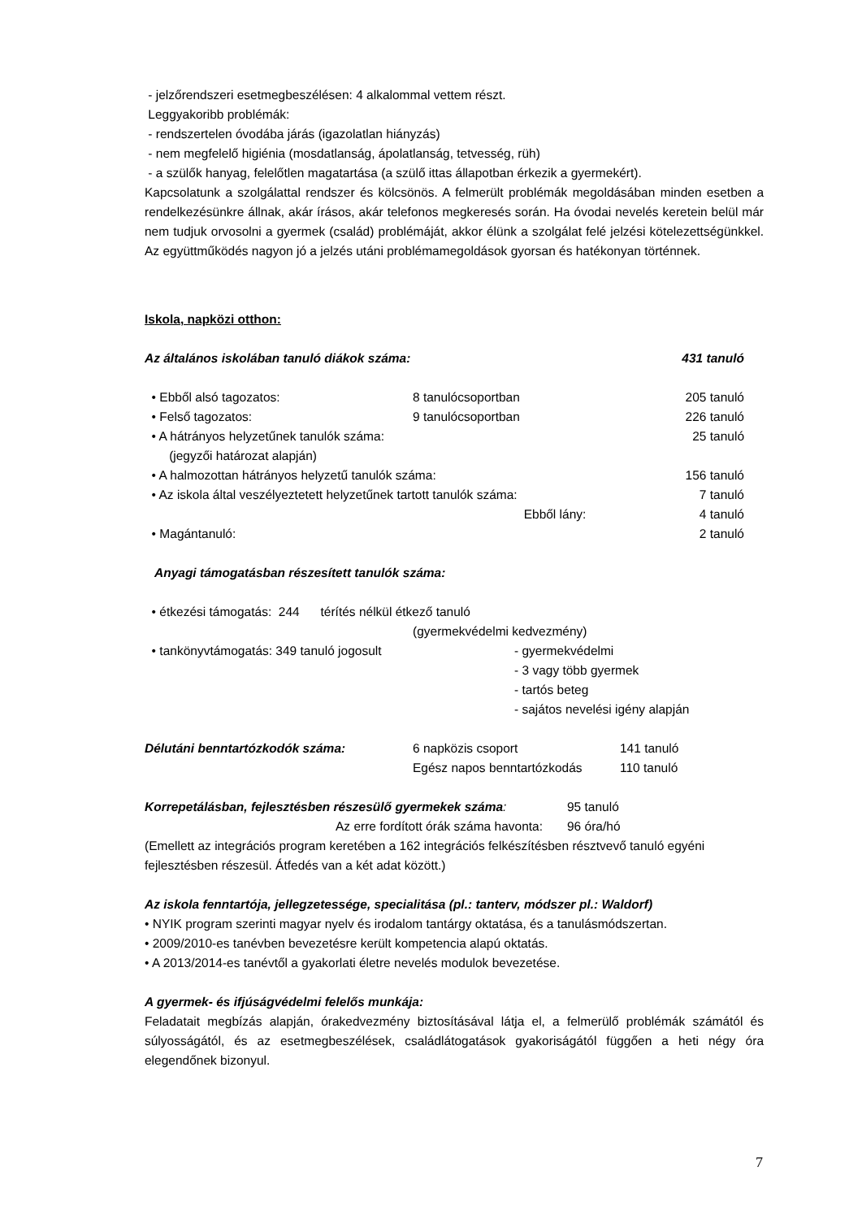- jelzőrendszeri esetmegbeszélésen: 4 alkalommal vettem részt.
Leggyakoribb problémák:
- rendszertelen óvodába járás (igazolatlan hiányzás)
- nem megfelelő higiénia (mosdatlanság, ápolatlanság, tetvesség, rüh)
- a szülők hanyag, felelőtlen magatartása (a szülő ittas állapotban érkezik a gyermekért).
Kapcsolatunk a szolgálattal rendszer és kölcsönös. A felmerült problémák megoldásában minden esetben a rendelkezésünkre állnak, akár írásos, akár telefonos megkeresés során. Ha óvodai nevelés keretein belül már nem tudjuk orvosolni a gyermek (család) problémáját, akkor élünk a szolgálat felé jelzési kötelezettségünkkel. Az együttműködés nagyon jó a jelzés utáni problémamegoldások gyorsan és hatékonyan történnek.
Iskola, napközi otthon:
| Az általános iskolában tanuló diákok száma: | 431 tanuló |
| • Ebből alsó tagozatos: | 8 tanulócsoportban | 205 tanuló |
| • Felső tagozatos: | 9 tanulócsoportban | 226 tanuló |
| • A hátrányos helyzetűnek tanulók száma: (jegyzői határozat alapján) | | 25 tanuló |
| • A halmozottan hátrányos helyzetű tanulók száma: | | 156 tanuló |
| • Az iskola által veszélyeztetett helyzetűnek tartott tanulók száma: | | 7 tanuló |
| Ebből lány: | | 4 tanuló |
| • Magántanuló: | | 2 tanuló |
Anyagi támogatásban részesített tanulók száma:
| • étkezési támogatás: 244 térítés nélkül étkező tanuló (gyermekvédelmi kedvezmény) | |
| • tankönyvtámogatás: 349 tanuló jogosult | - gyermekvédelmi - 3 vagy több gyermek - tartós beteg - sajátos nevelési igény alapján |
| Délutáni benntartózkodók száma: | 6 napközis csoport | 141 tanuló |
| | Egész napos benntartózkodás | 110 tanuló |
| Korrepetálásban, fejlesztésben részesülő gyermekek száma : | 95 tanuló |
| Az erre fordított órák száma havonta: | 96 óra/hó |
(Emellett az integrációs program keretében a 162 integrációs felkészítésben résztvevő tanuló egyéni fejlesztésben részesül. Átfedés van a két adat között.)
Az iskola fenntartója, jellegzetessége, specialitása (pl.: tanterv, módszer pl.: Waldorf)
• NYIK program szerinti magyar nyelv és irodalom tantárgy oktatása, és a tanulásmódszertan.
• 2009/2010-es tanévben bevezetésre került kompetencia alapú oktatás.
• A 2013/2014-es tanévtől a gyakorlati életre nevelés modulok bevezetése.
A gyermek- és ifjúságvédelmi felelős munkája:
Feladatait megbízás alapján, órakedvezmény biztosításával látja el, a felmerülő problémák számától és súlyosságától, és az esetmegbeszélések, családlátogatások gyakoriságától függően a heti négy óra elegendőnek bizonyul.
7